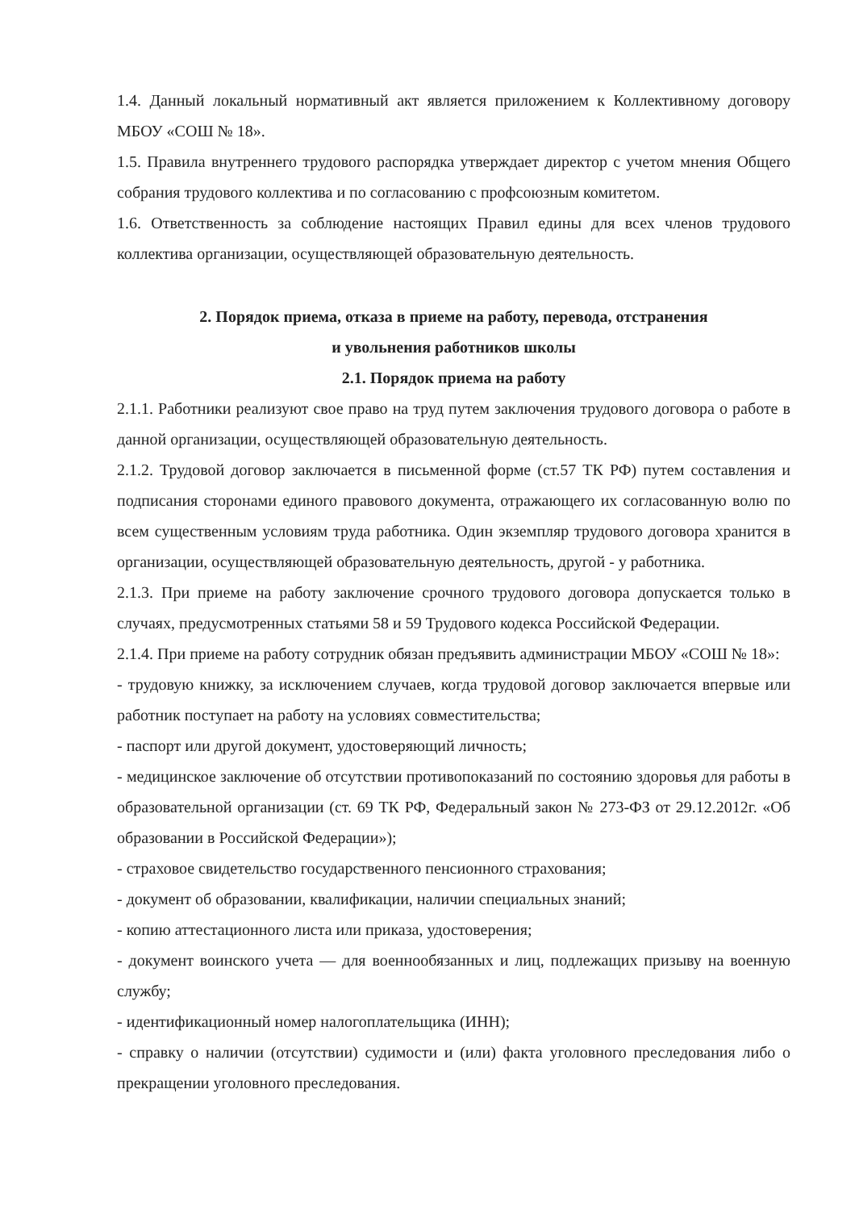1.4. Данный локальный нормативный акт является приложением к Коллективному договору МБОУ «СОШ № 18».
1.5. Правила внутреннего трудового распорядка утверждает директор с учетом мнения Общего собрания трудового коллектива и по согласованию с профсоюзным комитетом.
1.6. Ответственность за соблюдение настоящих Правил едины для всех членов трудового коллектива организации, осуществляющей образовательную деятельность.
2. Порядок приема, отказа в приеме на работу, перевода, отстранения
и увольнения работников школы
2.1. Порядок приема на работу
2.1.1. Работники реализуют свое право на труд путем заключения трудового договора о работе в данной организации, осуществляющей образовательную деятельность.
2.1.2. Трудовой договор заключается в письменной форме (ст.57 ТК РФ) путем составления и подписания сторонами единого правового документа, отражающего их согласованную волю по всем существенным условиям труда работника. Один экземпляр трудового договора хранится в организации, осуществляющей образовательную деятельность, другой - у работника.
2.1.3. При приеме на работу заключение срочного трудового договора допускается только в случаях, предусмотренных статьями 58 и 59 Трудового кодекса Российской Федерации.
2.1.4. При приеме на работу сотрудник обязан предъявить администрации МБОУ «СОШ № 18»:
- трудовую книжку, за исключением случаев, когда трудовой договор заключается впервые или работник поступает на работу на условиях совместительства;
- паспорт или другой документ, удостоверяющий личность;
- медицинское заключение об отсутствии противопоказаний по состоянию здоровья для работы в образовательной организации (ст. 69 ТК РФ, Федеральный закон № 273-ФЗ от 29.12.2012г. «Об образовании в Российской Федерации»);
- страховое свидетельство государственного пенсионного страхования;
- документ об образовании, квалификации, наличии специальных знаний;
- копию аттестационного листа или приказа, удостоверения;
- документ воинского учета — для военнообязанных и лиц, подлежащих призыву на военную службу;
- идентификационный номер налогоплательщика (ИНН);
- справку о наличии (отсутствии) судимости и (или) факта уголовного преследования либо о прекращении уголовного преследования.